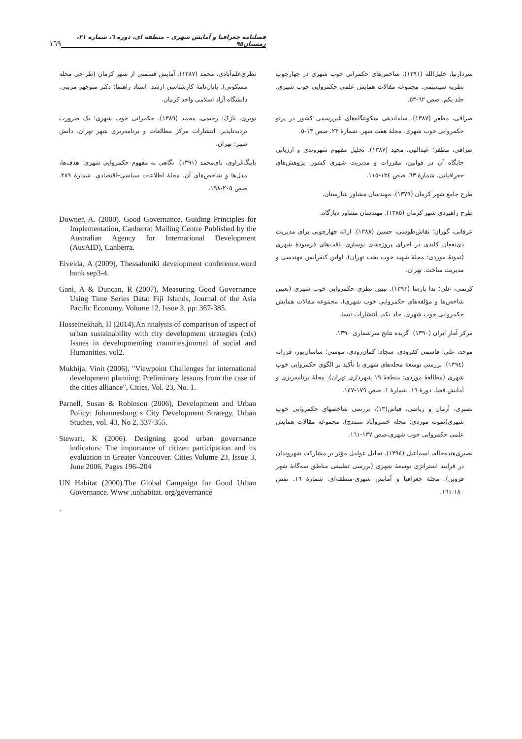فصلنامه جغرافیا و آمایش شهری – منطقه ای، دوره ٦، شماره ٢١، زمستان٩٥ ١٦٩
سردارنیا، خلیل‌الله (١٣٩١). شاخص‌های حکمرانی خوب شهری در چهارچوب نظریه سیستمی. مجموعه مقالات همایش علمی حکمروایی خوب شهری. جلد یکم. صص ٦٢-٥٣.
صرافی، مظفر (١٣٨٧). ساماندهی سکونتگاه‌های غیررسمی کشور در پرتو حکمروایی خوب شهری. مجلهٔ هفت شهر. شمارهٔ ٢٣. صص ١٣-٥.
صرافی، مظفر؛ عبدالهی، مجید (١٣٨٧). تحلیل مفهوم شهروندی و ارزیابی جایگاه آن در قوانین، مقررات و مدیریت شهری کشور. پژوهش‌های جغرافیایی. شمارهٔ ٦٣. صص ١٣٤-١١٥.
طرح جامع شهر کرمان (١٣٧٩). مهندسان مشاور شارستان.
طرح راهبردی شهر کرمان (١٣٨٥). مهندسان مشاور دیارگاه.
عرفانی، گوران؛ نقاش‌طوسی، حسین (١٣٨٨). ارائه چهارچوبی برای مدیریت ذی‌نفعان کلیدی در اجرای پروژه‌های نوسازی بافت‌های فرسودهٔ شهری (نمونهٔ موردی: محلهٔ شهید خوب بخت تهران). اولین کنفرانس مهندسی و مدیریت ساخت. تهران.
کریمی، علی؛ ندا پارسا (١٣٩١). تبیین نظری حکمروایی خوب شهری (تعیین شاخص‌ها و مؤلفه‌های حکمروایی خوب شهری). مجموعه مقالات همایش حکمروایی خوب شهری. جلد یکم. انتشارات تیسا.
مرکز آمار ایران (١٣٩٠). گزیده نتایج سرشماری ١٣٩٠.
موحد، علی؛ قاسمی کفرودی، سجاد؛ کمان‌رودی، موسی؛ ساسان‌پور، فرزانه (١٣٩٤). بررسی توسعهٔ محله‌های شهری با تأکید بر الگوی حکمروایی خوب شهری (مطالعهٔ موردی: منطقهٔ ١٩ شهرداری تهران). مجلهٔ برنامه‌ریزی و آمایش فضا. دورهٔ ١٩. شمارهٔ ١. صص ١٧٩-١٤٧.
نصیری، آرمان و ریاضی، فیاض(١٣)، بررسی شاخصهای حکمروایی خوب شهری(نمونه موردی: محله خسروآباد سنندج)، مجموعه مقالات همایش علمی حکمروایی خوب شهری،صص ١٣٧-١٦١.
نصیری‌هنده‌خاله، اسماعیل (١٣٩٤). تحلیل عوامل مؤثر بر مشارکت شهروندان در فرایند استراتژی توسعهٔ شهری (بررسی تطبیقی مناطق سه‌گانهٔ شهر قزوین). مجلهٔ جغرافیا و آمایش شهری-منطقه‌ای. شمارهٔ ١٦. صص ١٨٠-١٦١.
نظری‌علم‌آبادی، محمد (١٣٨٧). آمایش قسمتی از شهر کرمان (طراحی محله مسکونی). پایان‌نامهٔ کارشناسی ارشد. استاد راهنما: دکتر منوچهر مزینی. دانشگاه آزاد اسلامی واحد کرمان.
نوبری، نازک؛ رحیمی، محمد (١٣٨٩). حکمرانی خوب شهری؛ یک ضرورت تردیدناپذیر. انتشارات مرکز مطالعات و برنامه‌ریزی شهر تهران. دانش شهر: تهران.
یاینگ‌غراوی، بای‌محمد (١٣٩١). نگاهی به مفهوم حکمروایی شهری: هدف‌ها، مدل‌ها و شاخص‌های آن. مجلهٔ اطلاعات سیاسی–اقتصادی. شمارهٔ ٢٨٩. صص ٢٠٥-١٩٨.
Downer, A. (2000). Good Governance, Guiding Principles for Implementation, Canberra: Mailing Centre Published by the Australian Agency for International Development (AusAID), Canberra.
Eiveida, A (2009), Thessaloniki development conference.word bank sep3-4.
Gani, A & Duncan, R (2007), Measuring Good Governance Using Time Series Data: Fiji Islands, Journal of the Asia Pacific Economy, Volume 12, Issue 3, pp: 367-385.
Hosseinekhah, H (2014).An nnalysis of comparison of aspect of urban sustainability with city development strategies (cds) Issues in developmenting countries.journal of social and Humanities, vol2.
Mukhija, Vinit (2006), "Viewpoint Challenges for international development planning: Preliminary lessons from the case of the cities alliance", Cities, Vol. 23, No. 1.
Parnell, Susan & Robinson (2006), Development and Urban Policy: Johannesburg s City Development Strategy. Urban Studies, vol. 43, No 2, 337-355.
Stewart, K (2006). Designing good urban governance indicators: The importance of citizen participation and its evaluation in Greater Vancouver. Cities Volume 23, Issue 3, June 2006, Pages 196–204
UN Habitat (2000).The Global Campaign for Good Urban Governance. Www .unhabitat. org/governance
.